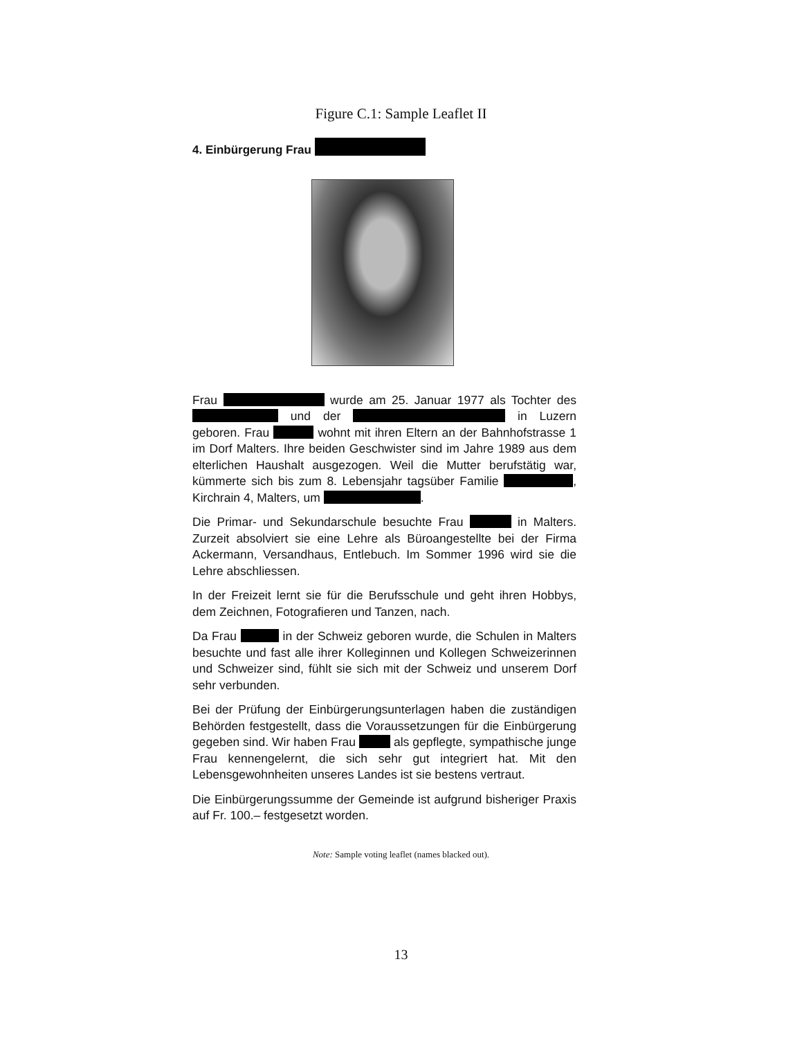Figure C.1: Sample Leaflet II
4. Einbürgerung Frau
Frau wurde am 25. Januar 1977 als Tochter des und der in Luzern geboren. Frau wohnt mit ihren Eltern an der Bahnhofstrasse 1 im Dorf Malters. Ihre beiden Geschwister sind im Jahre 1989 aus dem elterlichen Haushalt ausgezogen. Weil die Mutter berufstätig war, kümmerte sich bis zum 8. Lebensjahr tagsüber Familie , Kirchrain 4, Malters, um .
Die Primar- und Sekundarschule besuchte Frau in Malters. Zurzeit absolviert sie eine Lehre als Büroangestellte bei der Firma Ackermann, Versandhaus, Entlebuch. Im Sommer 1996 wird sie die Lehre abschliessen.
In der Freizeit lernt sie für die Berufsschule und geht ihren Hobbys, dem Zeichnen, Fotografieren und Tanzen, nach.
Da Frau in der Schweiz geboren wurde, die Schulen in Malters besuchte und fast alle ihrer Kolleginnen und Kollegen Schweizerinnen und Schweizer sind, fühlt sie sich mit der Schweiz und unserem Dorf sehr verbunden.
Bei der Prüfung der Einbürgerungsunterlagen haben die zuständigen Behörden festgestellt, dass die Voraussetzungen für die Einbürgerung gegeben sind. Wir haben Frau als gepflegte, sympathische junge Frau kennengelernt, die sich sehr gut integriert hat. Mit den Lebensgewohnheiten unseres Landes ist sie bestens vertraut.
Die Einbürgerungssumme der Gemeinde ist aufgrund bisheriger Praxis auf Fr. 100.– festgesetzt worden.
Note: Sample voting leaflet (names blacked out).
13